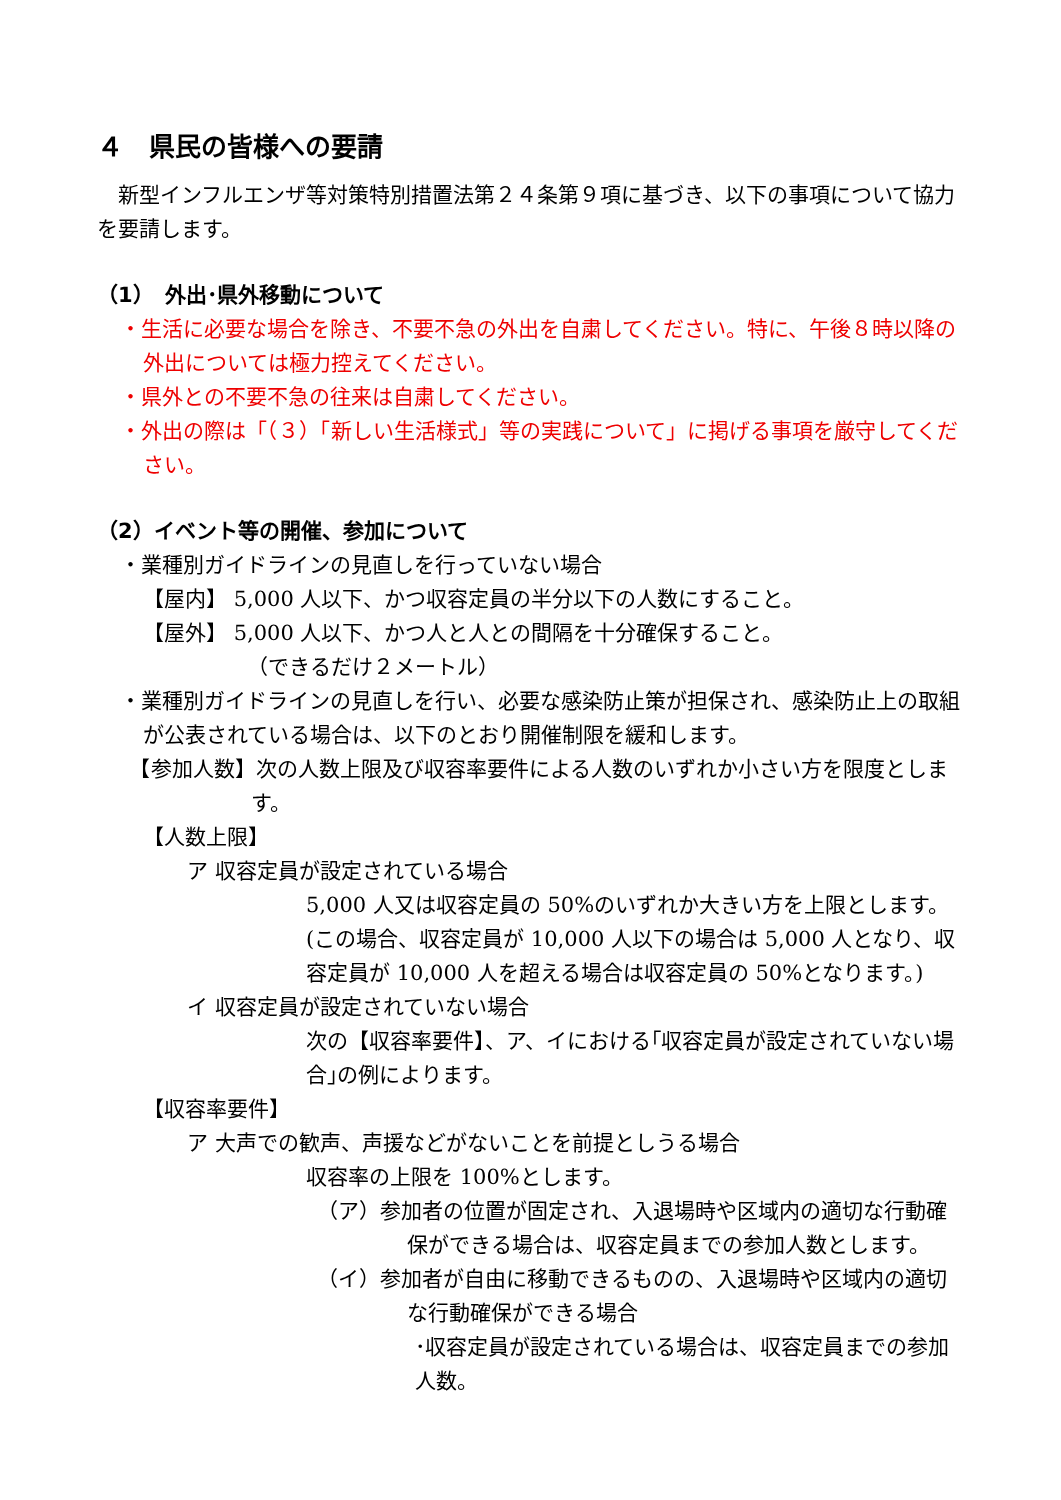４　県民の皆様への要請
　新型インフルエンザ等対策特別措置法第２４条第９項に基づき、以下の事項について協力を要請します。
（1）　外出･県外移動について
・生活に必要な場合を除き、不要不急の外出を自粛してください。特に、午後８時以降の外出については極力控えてください。
・県外との不要不急の往来は自粛してください。
・外出の際は「（３）「新しい生活様式」等の実践について」に掲げる事項を厳守してください。
（2）イベント等の開催、参加について
・業種別ガイドラインの見直しを行っていない場合
【屋内】 5,000 人以下、かつ収容定員の半分以下の人数にすること。
【屋外】 5,000 人以下、かつ人と人との間隔を十分確保すること。
（できるだけ２メートル）
・業種別ガイドラインの見直しを行い、必要な感染防止策が担保され、感染防止上の取組が公表されている場合は、以下のとおり開催制限を緩和します。
　【参加人数】次の人数上限及び収容率要件による人数のいずれか小さい方を限度とします。
【人数上限】
ア 収容定員が設定されている場合
5,000 人又は収容定員の 50%のいずれか大きい方を上限とします。(この場合、収容定員が 10,000 人以下の場合は 5,000 人となり、収容定員が 10,000 人を超える場合は収容定員の 50%となります。)
イ 収容定員が設定されていない場合
次の【収容率要件】、ア、イにおける｢収容定員が設定されていない場合｣の例によります。
【収容率要件】
ア 大声での歓声、声援などがないことを前提としうる場合
収容率の上限を 100%とします。
（ア）参加者の位置が固定され、入退場時や区域内の適切な行動確保ができる場合は、収容定員までの参加人数とします。
（イ）参加者が自由に移動できるものの、入退場時や区域内の適切な行動確保ができる場合
･収容定員が設定されている場合は、収容定員までの参加人数。